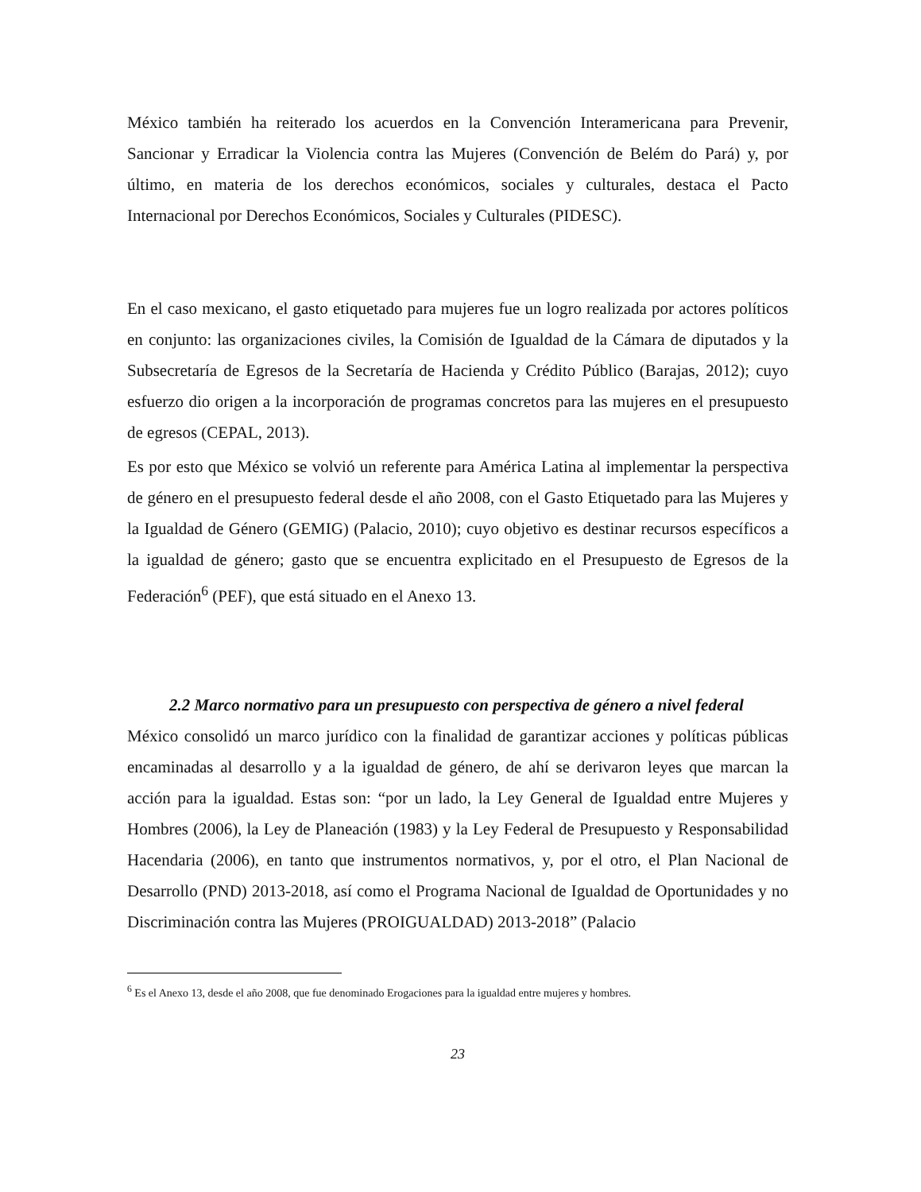México también ha reiterado los acuerdos en la Convención Interamericana para Prevenir, Sancionar y Erradicar la Violencia contra las Mujeres (Convención de Belém do Pará) y, por último, en materia de los derechos económicos, sociales y culturales, destaca el Pacto Internacional por Derechos Económicos, Sociales y Culturales (PIDESC).
En el caso mexicano, el gasto etiquetado para mujeres fue un logro realizada por actores políticos en conjunto: las organizaciones civiles, la Comisión de Igualdad de la Cámara de diputados y la Subsecretaría de Egresos de la Secretaría de Hacienda y Crédito Público (Barajas, 2012); cuyo esfuerzo dio origen a la incorporación de programas concretos para las mujeres en el presupuesto de egresos (CEPAL, 2013).
Es por esto que México se volvió un referente para América Latina al implementar la perspectiva de género en el presupuesto federal desde el año 2008, con el Gasto Etiquetado para las Mujeres y la Igualdad de Género (GEMIG) (Palacio, 2010); cuyo objetivo es destinar recursos específicos a la igualdad de género; gasto que se encuentra explicitado en el Presupuesto de Egresos de la Federación<sup>6</sup> (PEF), que está situado en el Anexo 13.
2.2 Marco normativo para un presupuesto con perspectiva de género a nivel federal
México consolidó un marco jurídico con la finalidad de garantizar acciones y políticas públicas encaminadas al desarrollo y a la igualdad de género, de ahí se derivaron leyes que marcan la acción para la igualdad. Estas son: “por un lado, la Ley General de Igualdad entre Mujeres y Hombres (2006), la Ley de Planeación (1983) y la Ley Federal de Presupuesto y Responsabilidad Hacendaria (2006), en tanto que instrumentos normativos, y, por el otro, el Plan Nacional de Desarrollo (PND) 2013-2018, así como el Programa Nacional de Igualdad de Oportunidades y no Discriminación contra las Mujeres (PROIGUALDAD) 2013-2018” (Palacio
<sup>6</sup> Es el Anexo 13, desde el año 2008, que fue denominado Erogaciones para la igualdad entre mujeres y hombres.
23